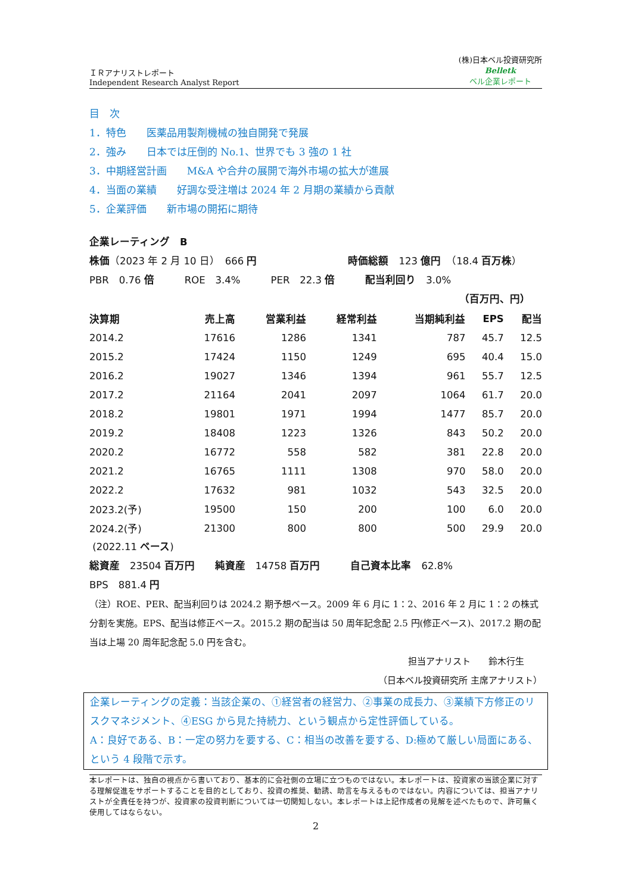ＩＲアナリストレポート
Independent Research Analyst Report
(株)日本ベル投資研究所
Belletk
ベル企業レポート
目　次
1．特色　　医薬品用製剤機械の独自開発で発展
2．強み　　日本では圧倒的 No.1、世界でも 3 強の 1 社
3．中期経営計画　　M&A や合弁の展開で海外市場の拡大が進展
4．当面の業績　　好調な受注増は 2024 年 2 月期の業績から貢献
5．企業評価　　新市場の開拓に期待
企業レーティング　B
株価（2023 年 2 月 10 日）　666 円　　　　　　　　　時価総額　123 億円　（18.4 百万株）
PBR　0.76 倍　　　ROE　3.4%　　　PER　22.3 倍　　　配当利回り　3.0%
（百万円、円）
| 決算期 | 売上高 | 営業利益 | 経常利益 | 当期純利益 | EPS | 配当 |
| --- | --- | --- | --- | --- | --- | --- |
| 2014.2 | 17616 | 1286 | 1341 | 787 | 45.7 | 12.5 |
| 2015.2 | 17424 | 1150 | 1249 | 695 | 40.4 | 15.0 |
| 2016.2 | 19027 | 1346 | 1394 | 961 | 55.7 | 12.5 |
| 2017.2 | 21164 | 2041 | 2097 | 1064 | 61.7 | 20.0 |
| 2018.2 | 19801 | 1971 | 1994 | 1477 | 85.7 | 20.0 |
| 2019.2 | 18408 | 1223 | 1326 | 843 | 50.2 | 20.0 |
| 2020.2 | 16772 | 558 | 582 | 381 | 22.8 | 20.0 |
| 2021.2 | 16765 | 1111 | 1308 | 970 | 58.0 | 20.0 |
| 2022.2 | 17632 | 981 | 1032 | 543 | 32.5 | 20.0 |
| 2023.2(予) | 19500 | 150 | 200 | 100 | 6.0 | 20.0 |
| 2024.2(予) | 21300 | 800 | 800 | 500 | 29.9 | 20.0 |
(2022.11 ベース)
総資産　23504 百万円　　純資産　14758 百万円　　　自己資本比率　62.8%
BPS　881.4 円
（注）ROE、PER、配当利回りは 2024.2 期予想ベース。2009 年 6 月に 1：2、2016 年 2 月に 1：2 の株式分割を実施。EPS、配当は修正ベース。2015.2 期の配当は 50 周年記念配 2.5 円(修正ベース)、2017.2 期の配当は上場 20 周年記念配 5.0 円を含む。
担当アナリスト　　鈴木行生
（日本ベル投資研究所 主席アナリスト）
企業レーティングの定義：当該企業の、①経営者の経営力、②事業の成長力、③業績下方修正のリスクマネジメント、④ESG から見た持続力、という観点から定性評価している。
A：良好である、B：一定の努力を要する、C：相当の改善を要する、D:極めて厳しい局面にある、という 4 段階で示す。
本レポートは、独自の視点から書いており、基本的に会社側の立場に立つものではない。本レポートは、投資家の当該企業に対する理解促進をサポートすることを目的としており、投資の推奨、勧誘、助言を与えるものではない。内容については、担当アナリストが全責任を持つが、投資家の投資判断については一切関知しない。本レポートは上記作成者の見解を述べたもので、許可無く使用してはならない。
2